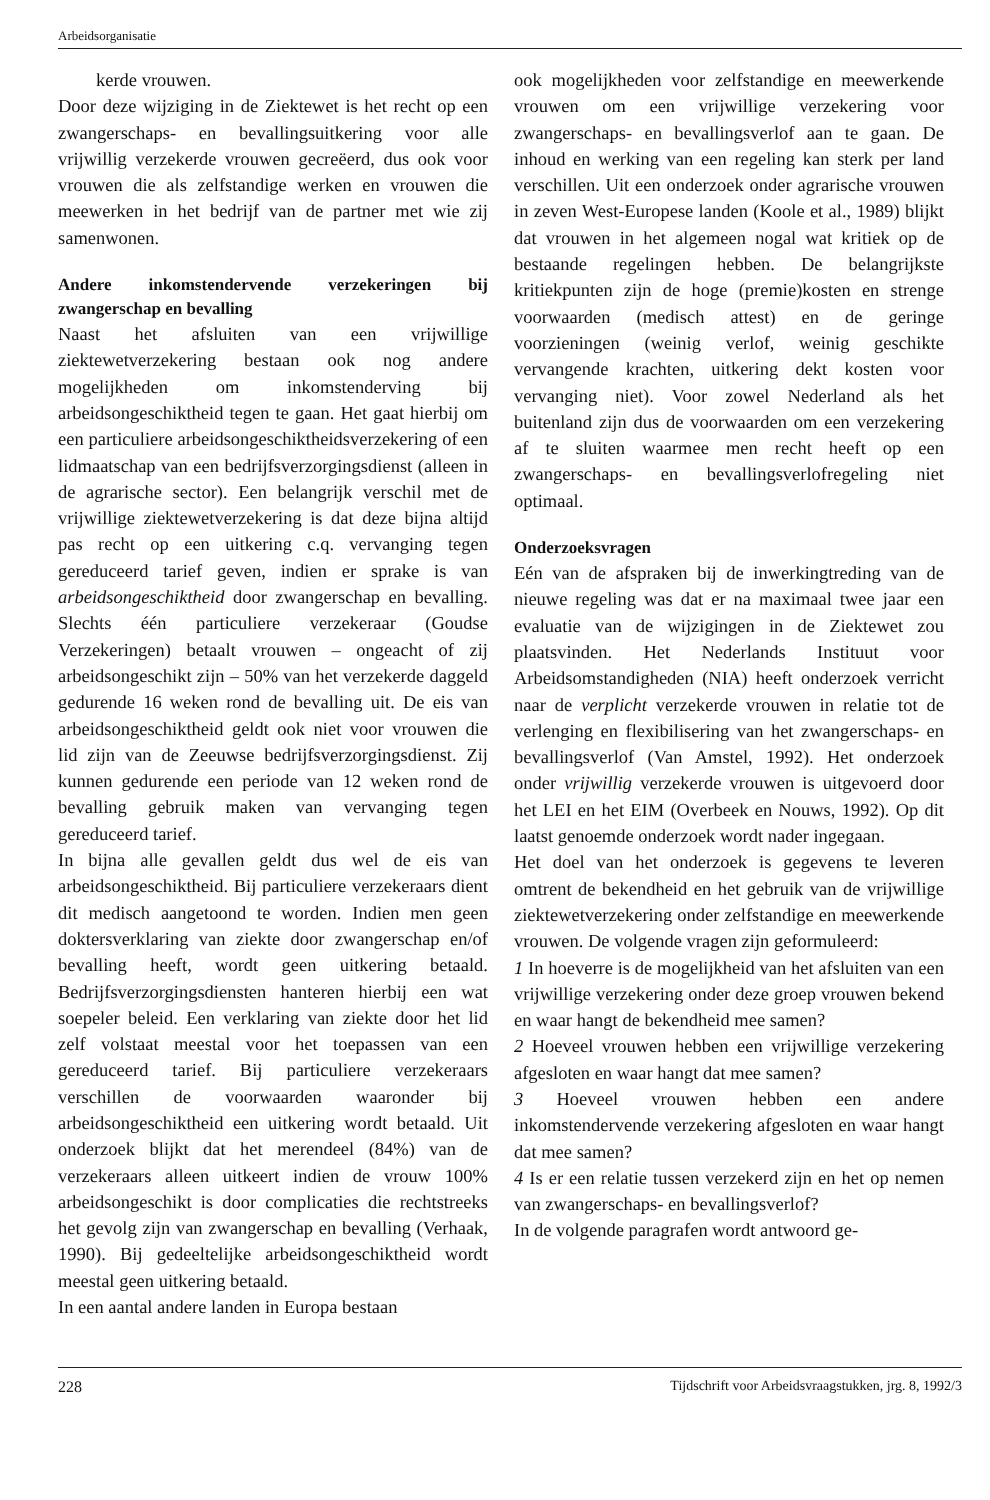Arbeidsorganisatie
kerde vrouwen.
Door deze wijziging in de Ziektewet is het recht op een zwangerschaps- en bevallingsuitkering voor alle vrijwillig verzekerde vrouwen gecreëerd, dus ook voor vrouwen die als zelfstandige werken en vrouwen die meewerken in het bedrijf van de partner met wie zij samenwonen.
Andere inkomstendervende verzekeringen bij zwangerschap en bevalling
Naast het afsluiten van een vrijwillige ziektewetverzekering bestaan ook nog andere mogelijkheden om inkomstenderving bij arbeidsongeschiktheid tegen te gaan. Het gaat hierbij om een particuliere arbeidsongeschiktheidsverzekering of een lidmaatschap van een bedrijfsverzorgingsdienst (alleen in de agrarische sector). Een belangrijk verschil met de vrijwillige ziektewetverzekering is dat deze bijna altijd pas recht op een uitkering c.q. vervanging tegen gereduceerd tarief geven, indien er sprake is van arbeidsongeschiktheid door zwangerschap en bevalling. Slechts één particuliere verzekeraar (Goudse Verzekeringen) betaalt vrouwen – ongeacht of zij arbeidsongeschikt zijn – 50% van het verzekerde daggeld gedurende 16 weken rond de bevalling uit. De eis van arbeidsongeschiktheid geldt ook niet voor vrouwen die lid zijn van de Zeeuwse bedrijfsverzorgingsdienst. Zij kunnen gedurende een periode van 12 weken rond de bevalling gebruik maken van vervanging tegen gereduceerd tarief.
In bijna alle gevallen geldt dus wel de eis van arbeidsongeschiktheid. Bij particuliere verzekeraars dient dit medisch aangetoond te worden. Indien men geen doktersverklaring van ziekte door zwangerschap en/of bevalling heeft, wordt geen uitkering betaald. Bedrijfsverzorgingsdiensten hanteren hierbij een wat soepeler beleid. Een verklaring van ziekte door het lid zelf volstaat meestal voor het toepassen van een gereduceerd tarief. Bij particuliere verzekeraars verschillen de voorwaarden waaronder bij arbeidsongeschiktheid een uitkering wordt betaald. Uit onderzoek blijkt dat het merendeel (84%) van de verzekeraars alleen uitkeert indien de vrouw 100% arbeidsongeschikt is door complicaties die rechtstreeks het gevolg zijn van zwangerschap en bevalling (Verhaak, 1990). Bij gedeeltelijke arbeidsongeschiktheid wordt meestal geen uitkering betaald.
In een aantal andere landen in Europa bestaan
ook mogelijkheden voor zelfstandige en meewerkende vrouwen om een vrijwillige verzekering voor zwangerschaps- en bevallingsverlof aan te gaan. De inhoud en werking van een regeling kan sterk per land verschillen. Uit een onderzoek onder agrarische vrouwen in zeven West-Europese landen (Koole et al., 1989) blijkt dat vrouwen in het algemeen nogal wat kritiek op de bestaande regelingen hebben. De belangrijkste kritiekpunten zijn de hoge (premie)kosten en strenge voorwaarden (medisch attest) en de geringe voorzieningen (weinig verlof, weinig geschikte vervangende krachten, uitkering dekt kosten voor vervanging niet). Voor zowel Nederland als het buitenland zijn dus de voorwaarden om een verzekering af te sluiten waarmee men recht heeft op een zwangerschaps- en bevallingsverlofregeling niet optimaal.
Onderzoeksvragen
Eén van de afspraken bij de inwerkingtreding van de nieuwe regeling was dat er na maximaal twee jaar een evaluatie van de wijzigingen in de Ziektewet zou plaatsvinden. Het Nederlands Instituut voor Arbeidsomstandigheden (NIA) heeft onderzoek verricht naar de verplicht verzekerde vrouwen in relatie tot de verlenging en flexibilisering van het zwangerschaps- en bevallingsverlof (Van Amstel, 1992). Het onderzoek onder vrijwillig verzekerde vrouwen is uitgevoerd door het LEI en het EIM (Overbeek en Nouws, 1992). Op dit laatst genoemde onderzoek wordt nader ingegaan.
Het doel van het onderzoek is gegevens te leveren omtrent de bekendheid en het gebruik van de vrijwillige ziektewetverzekering onder zelfstandige en meewerkende vrouwen. De volgende vragen zijn geformuleerd:
1 In hoeverre is de mogelijkheid van het afsluiten van een vrijwillige verzekering onder deze groep vrouwen bekend en waar hangt de bekendheid mee samen?
2 Hoeveel vrouwen hebben een vrijwillige verzekering afgesloten en waar hangt dat mee samen?
3 Hoeveel vrouwen hebben een andere inkomstendervende verzekering afgesloten en waar hangt dat mee samen?
4 Is er een relatie tussen verzekerd zijn en het op nemen van zwangerschaps- en bevallingsverlof?
In de volgende paragrafen wordt antwoord ge-
228 Tijdschrift voor Arbeidsvraagstukken, jrg. 8, 1992/3